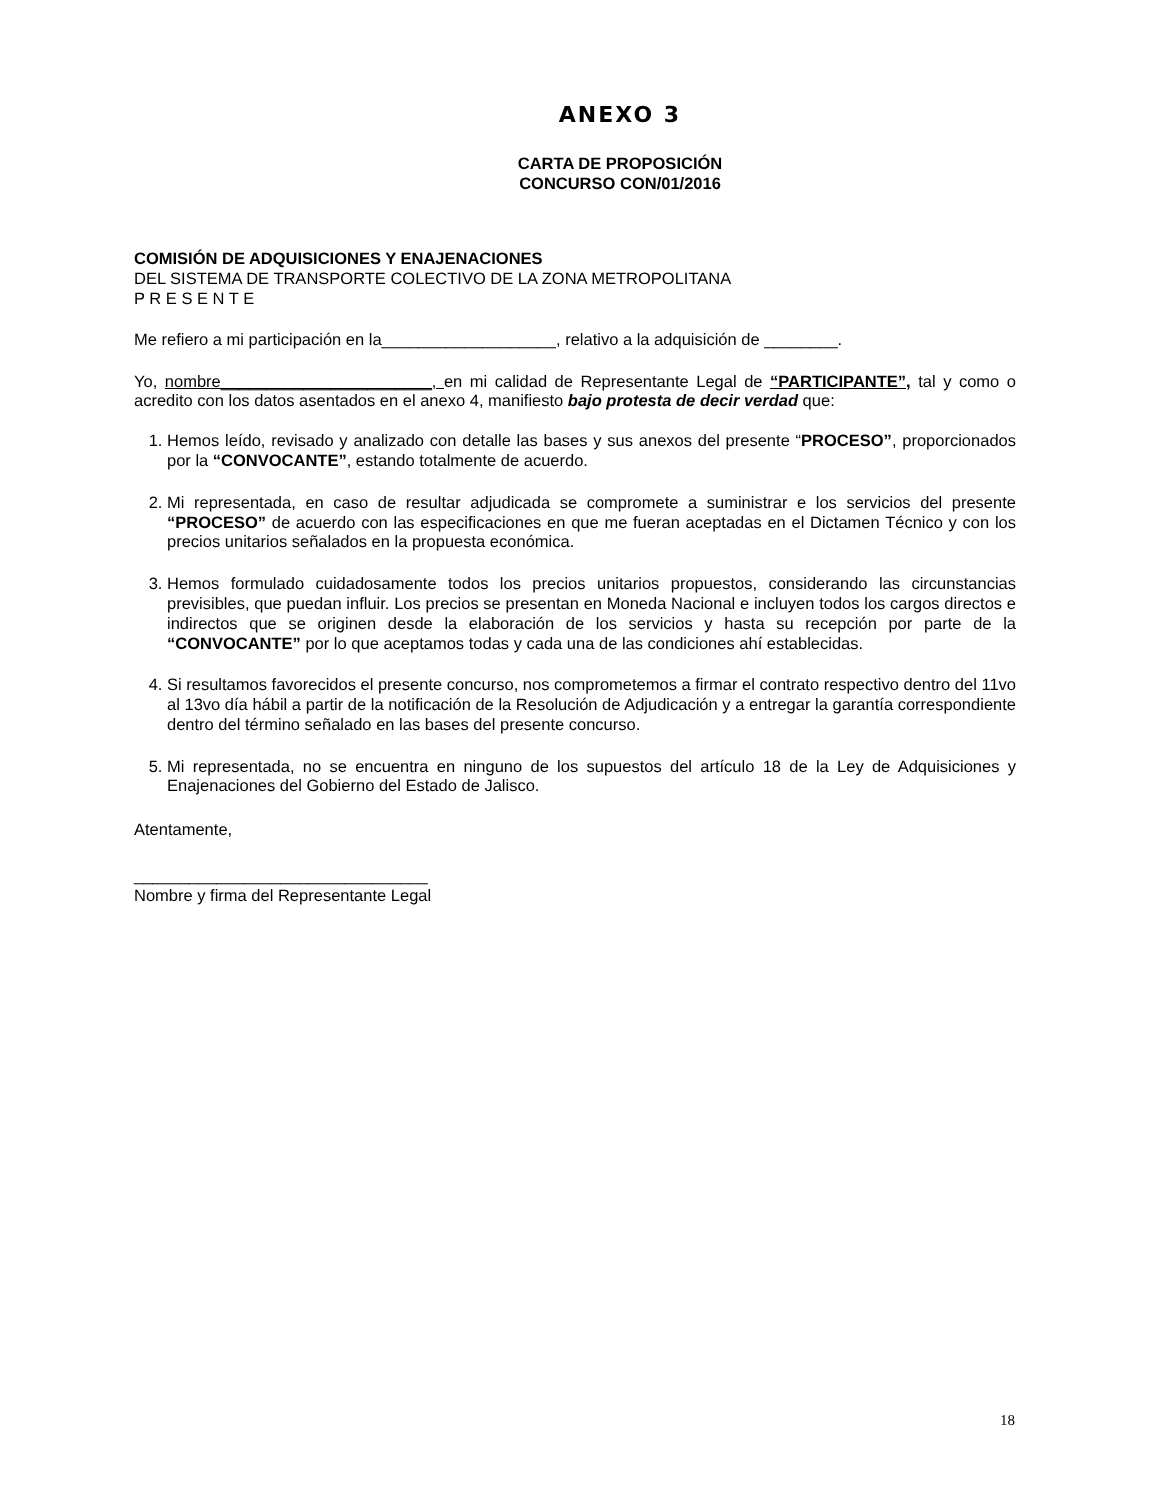ANEXO 3
CARTA DE PROPOSICIÓN
CONCURSO CON/01/2016
COMISIÓN DE ADQUISICIONES Y ENAJENACIONES
DEL SISTEMA DE TRANSPORTE COLECTIVO DE LA ZONA METROPOLITANA
P R E S E N T E
Me refiero a mi participación en la___________________, relativo a la adquisición de ________.
Yo, nombre_______________________, en mi calidad de Representante Legal de “PARTICIPANTE”, tal y como o acredito con los datos asentados en el anexo 4, manifiesto bajo protesta de decir verdad que:
1. Hemos leído, revisado y analizado con detalle las bases y sus anexos del presente “PROCESO”, proporcionados por la “CONVOCANTE”, estando totalmente de acuerdo.
2. Mi representada, en caso de resultar adjudicada se compromete a suministrar e los servicios del presente “PROCESO” de acuerdo con las especificaciones en que me fueran aceptadas en el Dictamen Técnico y con los precios unitarios señalados en la propuesta económica.
3. Hemos formulado cuidadosamente todos los precios unitarios propuestos, considerando las circunstancias previsibles, que puedan influir. Los precios se presentan en Moneda Nacional e incluyen todos los cargos directos e indirectos que se originen desde la elaboración de los servicios y hasta su recepción por parte de la “CONVOCANTE” por lo que aceptamos todas y cada una de las condiciones ahí establecidas.
4. Si resultamos favorecidos el presente concurso, nos comprometemos a firmar el contrato respectivo dentro del 11vo al 13vo día hábil a partir de la notificación de la Resolución de Adjudicación y a entregar la garantía correspondiente dentro del término señalado en las bases del presente concurso.
5. Mi representada, no se encuentra en ninguno de los supuestos del artículo 18 de la Ley de Adquisiciones y Enajenaciones del Gobierno del Estado de Jalisco.
Atentamente,
________________________________
Nombre y firma del Representante Legal
18